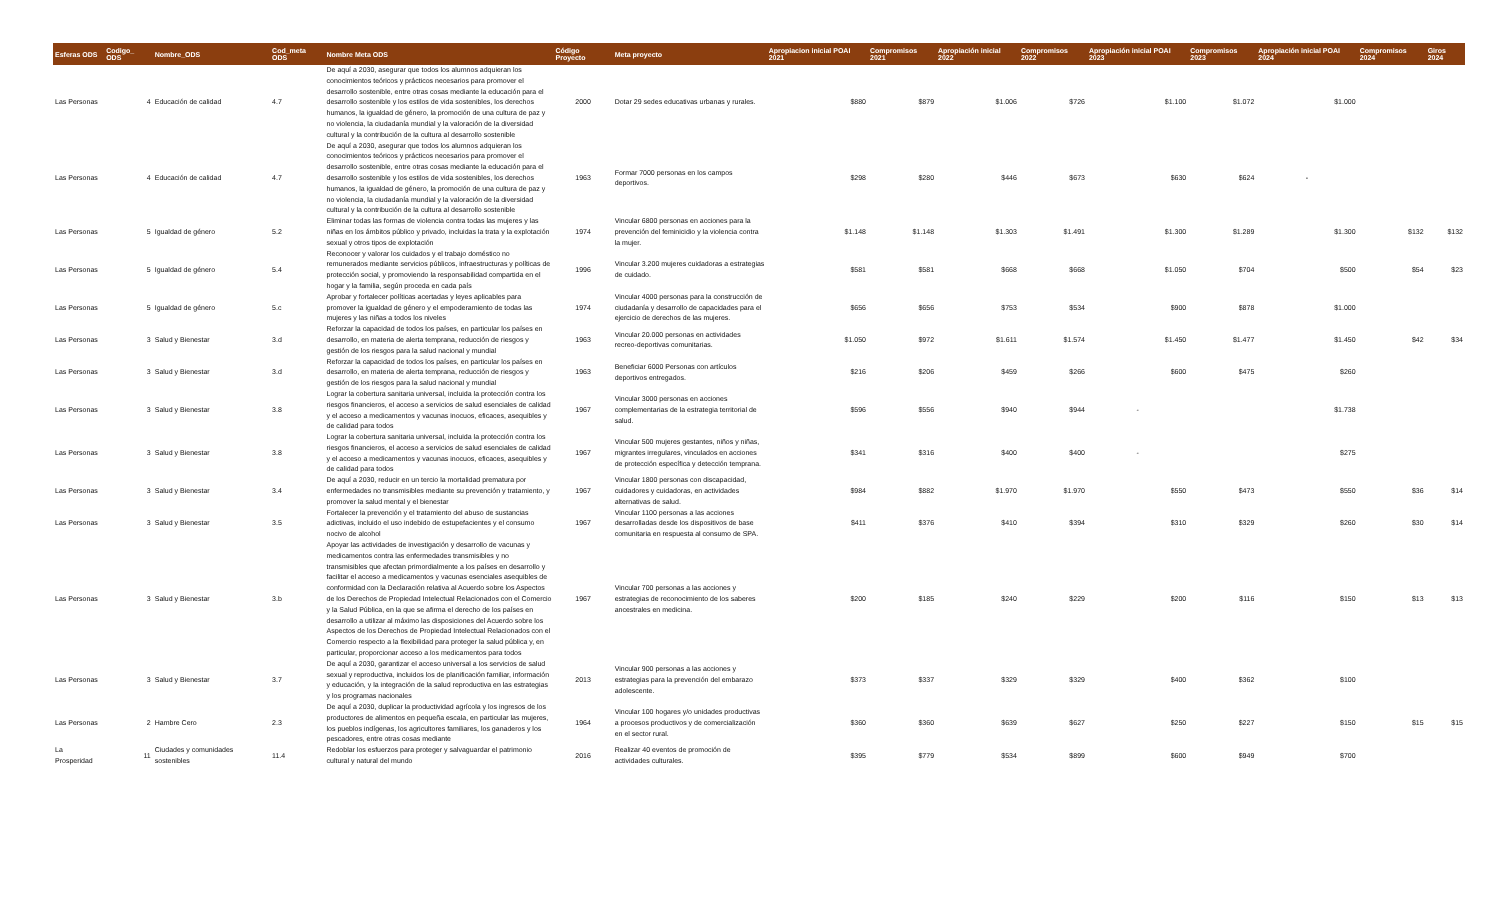| Esferas ODS | Codigo_ ODS | Nombre_ODS | Cod_meta ODS | Nombre Meta ODS | Código Proyecto | Meta proyecto | Apropiacion inicial POAI 2021 | Compromisos 2021 | Apropiación inicial 2022 | Compromisos 2022 | Apropiación inicial POAI 2023 | Compromisos 2023 | Apropiación inicial POAI 2024 | Compromisos 2024 | Giros 2024 |
| --- | --- | --- | --- | --- | --- | --- | --- | --- | --- | --- | --- | --- | --- | --- | --- |
| Las Personas | 4 | Educación de calidad | 4.7 | De aquí a 2030, asegurar que todos los alumnos adquieran los conocimientos teóricos y prácticos necesarios para promover el desarrollo sostenible, entre otras cosas mediante la educación para el desarrollo sostenible y los estilos de vida sostenibles, los derechos humanos, la igualdad de género, la promoción de una cultura de paz y no violencia, la ciudadanía mundial y la valoración de la diversidad cultural y la contribución de la cultura al desarrollo sostenible | 2000 | Dotar 29 sedes educativas urbanas y rurales. | $880 | $879 | $1.006 | $726 | $1.100 | $1.072 | $1.000 | | |
| Las Personas | 4 | Educación de calidad | 4.7 | De aquí a 2030, asegurar que todos los alumnos adquieran los conocimientos teóricos y prácticos necesarios para promover el desarrollo sostenible, entre otras cosas mediante la educación para el desarrollo sostenible y los estilos de vida sostenibles, los derechos humanos, la igualdad de género, la promoción de una cultura de paz y no violencia, la ciudadanía mundial y la valoración de la diversidad cultural y la contribución de la cultura al desarrollo sostenible | 1963 | Formar 7000 personas en los campos deportivos. | $298 | $280 | $446 | $673 | $630 | $624 | - | | |
| Las Personas | 5 | Igualdad de género | 5.2 | Eliminar todas las formas de violencia contra todas las mujeres y las niñas en los ámbitos público y privado, incluidas la trata y la explotación sexual y otros tipos de explotación | 1974 | Vincular 6800 personas en acciones para la prevención del feminicidio y la violencia contra la mujer. | $1.148 | $1.148 | $1.303 | $1.491 | $1.300 | $1.289 | $1.300 | $132 | $132 |
| Las Personas | 5 | Igualdad de género | 5.4 | Reconocer y valorar los cuidados y el trabajo doméstico no remunerados mediante servicios públicos, infraestructuras y políticas de protección social, y promoviendo la responsabilidad compartida en el hogar y la familia, según proceda en cada país | 1996 | Vincular 3.200 mujeres cuidadoras a estrategias de cuidado. | $581 | $581 | $668 | $668 | $1.050 | $704 | $500 | $54 | $23 |
| Las Personas | 5 | Igualdad de género | 5.c | Aprobar y fortalecer políticas acertadas y leyes aplicables para promover la igualdad de género y el empoderamiento de todas las mujeres y las niñas a todos los niveles | 1974 | Vincular 4000 personas para la construcción de ciudadanía y desarrollo de capacidades para el ejercicio de derechos de las mujeres. | $656 | $656 | $753 | $534 | $900 | $878 | $1.000 | | |
| Las Personas | 3 | Salud y Bienestar | 3.d | Reforzar la capacidad de todos los países, en particular los países en desarrollo, en materia de alerta temprana, reducción de riesgos y gestión de los riesgos para la salud nacional y mundial | 1963 | Vincular 20.000 personas en actividades recreo-deportivas comunitarias. | $1.050 | $972 | $1.611 | $1.574 | $1.450 | $1.477 | $1.450 | $42 | $34 |
| Las Personas | 3 | Salud y Bienestar | 3.d | Reforzar la capacidad de todos los países, en particular los países en desarrollo, en materia de alerta temprana, reducción de riesgos y gestión de los riesgos para la salud nacional y mundial | 1963 | Beneficiar 6000 Personas con artículos deportivos entregados. | $216 | $206 | $459 | $266 | $600 | $475 | $260 | | |
| Las Personas | 3 | Salud y Bienestar | 3.8 | Lograr la cobertura sanitaria universal, incluida la protección contra los riesgos financieros, el acceso a servicios de salud esenciales de calidad y el acceso a medicamentos y vacunas inocuos, eficaces, asequibles y de calidad para todos | 1967 | Vincular 3000 personas en acciones complementarias de la estrategia territorial de salud. | $596 | $556 | $940 | $944 | - | | $1.738 | | |
| Las Personas | 3 | Salud y Bienestar | 3.8 | Lograr la cobertura sanitaria universal, incluida la protección contra los riesgos financieros, el acceso a servicios de salud esenciales de calidad y el acceso a medicamentos y vacunas inocuos, eficaces, asequibles y de calidad para todos | 1967 | Vincular 500 mujeres gestantes, niños y niñas, migrantes irregulares, vinculados en acciones de protección específica y detección temprana. | $341 | $316 | $400 | $400 | - | | $275 | | |
| Las Personas | 3 | Salud y Bienestar | 3.4 | De aquí a 2030, reducir en un tercio la mortalidad prematura por enfermedades no transmisibles mediante su prevención y tratamiento, y promover la salud mental y el bienestar | 1967 | Vincular 1800 personas con discapacidad, cuidadores y cuidadoras, en actividades alternativas de salud. | $984 | $882 | $1.970 | $1.970 | $550 | $473 | $550 | $36 | $14 |
| Las Personas | 3 | Salud y Bienestar | 3.5 | Fortalecer la prevención y el tratamiento del abuso de sustancias adictivas, incluido el uso indebido de estupefacientes y el consumo nocivo de alcohol | 1967 | Vincular 1100 personas a las acciones desarrolladas desde los dispositivos de base comunitaria en respuesta al consumo de SPA. | $411 | $376 | $410 | $394 | $310 | $329 | $260 | $30 | $14 |
| Las Personas | 3 | Salud y Bienestar | 3.b | Apoyar las actividades de investigación y desarrollo de vacunas y medicamentos contra las enfermedades transmisibles y no transmisibles que afectan primordialmente a los países en desarrollo y facilitar el acceso a medicamentos y vacunas esenciales asequibles de conformidad con la Declaración relativa al Acuerdo sobre los Aspectos de los Derechos de Propiedad Intelectual Relacionados con el Comercio y la Salud Pública, en la que se afirma el derecho de los países en desarrollo a utilizar al máximo las disposiciones del Acuerdo sobre los Aspectos de los Derechos de Propiedad Intelectual Relacionados con el Comercio respecto a la flexibilidad para proteger la salud pública y, en particular, proporcionar acceso a los medicamentos para todos | 1967 | Vincular 700 personas a las acciones y estrategias de reconocimiento de los saberes ancestrales en medicina. | $200 | $185 | $240 | $229 | $200 | $116 | $150 | $13 | $13 |
| Las Personas | 3 | Salud y Bienestar | 3.7 | De aquí a 2030, garantizar el acceso universal a los servicios de salud sexual y reproductiva, incluidos los de planificación familiar, información y educación, y la integración de la salud reproductiva en las estrategias y los programas nacionales | 2013 | Vincular 900 personas a las acciones y estrategias para la prevención del embarazo adolescente. | $373 | $337 | $329 | $329 | $400 | $362 | $100 | | |
| Las Personas | 2 | Hambre Cero | 2.3 | De aquí a 2030, duplicar la productividad agrícola y los ingresos de los productores de alimentos en pequeña escala, en particular las mujeres, los pueblos indígenas, los agricultores familiares, los ganaderos y los pescadores, entre otras cosas mediante | 1964 | Vincular 100 hogares y/o unidades productivas a procesos productivos y de comercialización en el sector rural. | $360 | $360 | $639 | $627 | $250 | $227 | $150 | $15 | $15 |
| La Prosperidad | 11 | Ciudades y comunidades sostenibles | 11.4 | Redoblar los esfuerzos para proteger y salvaguardar el patrimonio cultural y natural del mundo | 2016 | Realizar 40 eventos de promoción de actividades culturales. | $395 | $779 | $534 | $899 | $600 | $949 | $700 | | |